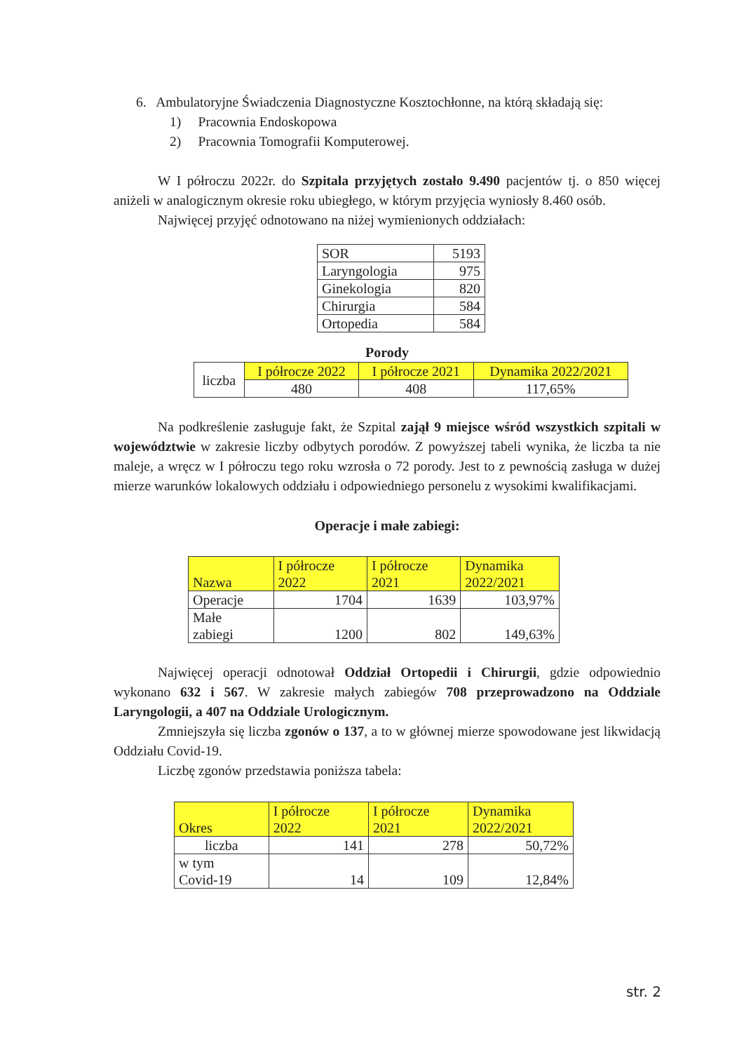6. Ambulatoryjne Świadczenia Diagnostyczne Kosztochłonne, na którą składają się:
1) Pracownia Endoskopowa
2) Pracownia Tomografii Komputerowej.
W I półroczu 2022r. do Szpitala przyjętych zostało 9.490 pacjentów tj. o 850 więcej aniżeli w analogicznym okresie roku ubiegłego, w którym przyjęcia wyniosły 8.460 osób.
Najwięcej przyjęć odnotowano na niżej wymienionych oddziałach:
| SOR | 5193 |
| Laryngologia | 975 |
| Ginekologia | 820 |
| Chirurgia | 584 |
| Ortopedia | 584 |
Porody
| liczba | I półrocze 2022 | I półrocze 2021 | Dynamika 2022/2021 |
| | 480 | 408 | 117,65% |
Na podkreślenie zasługuje fakt, że Szpital zajął 9 miejsce wśród wszystkich szpitali w województwie w zakresie liczby odbytych porodów. Z powyższej tabeli wynika, że liczba ta nie maleje, a wręcz w I półroczu tego roku wzrosła o 72 porody. Jest to z pewnością zasługa w dużej mierze warunków lokalowych oddziału i odpowiedniego personelu z wysokimi kwalifikacjami.
Operacje i małe zabiegi:
| Nazwa | I półrocze 2022 | I półrocze 2021 | Dynamika 2022/2021 |
| Operacje | 1704 | 1639 | 103,97% |
| Małe zabiegi | 1200 | 802 | 149,63% |
Najwięcej operacji odnotował Oddział Ortopedii i Chirurgii, gdzie odpowiednio wykonano 632 i 567. W zakresie małych zabiegów 708 przeprowadzono na Oddziale Laryngologii, a 407 na Oddziale Urologicznym.
Zmniejszyła się liczba zgonów o 137, a to w głównej mierze spowodowane jest likwidacją Oddziału Covid-19.
Liczbę zgonów przedstawia poniższa tabela:
| Okres | I półrocze 2022 | I półrocze 2021 | Dynamika 2022/2021 |
| liczba | 141 | 278 | 50,72% |
| w tym Covid-19 | 14 | 109 | 12,84% |
str. 2